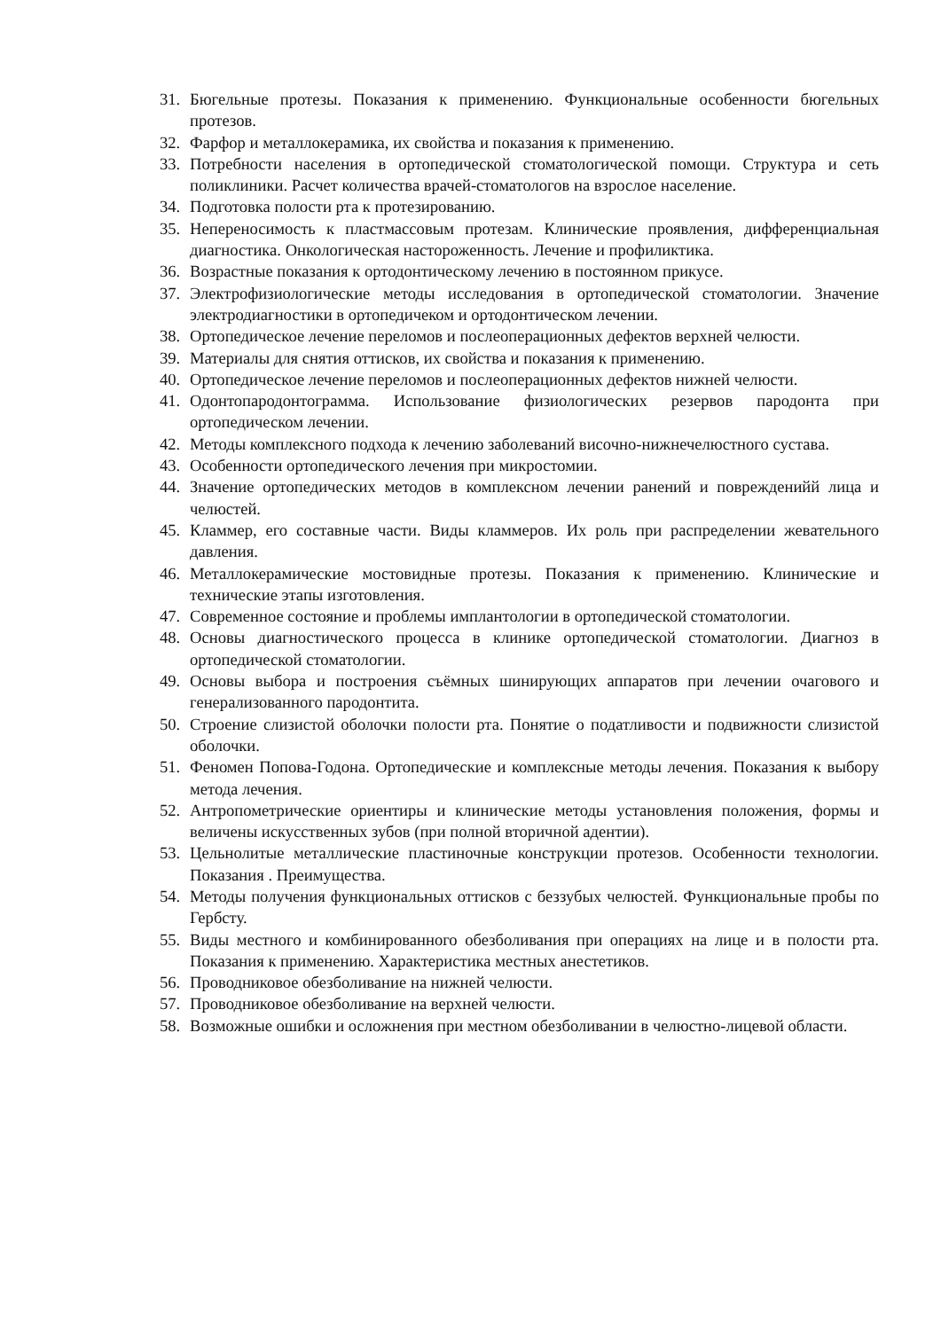31. Бюгельные протезы. Показания к применению. Функциональные особенности бюгельных протезов.
32. Фарфор и металлокерамика, их свойства и показания к применению.
33. Потребности населения в ортопедической стоматологической помощи. Структура и сеть поликлиники. Расчет количества врачей-стоматологов на взрослое население.
34. Подготовка полости рта к протезированию.
35. Непереносимость к пластмассовым протезам. Клинические проявления, дифференциальная диагностика. Онкологическая настороженность. Лечение и профиликтика.
36. Возрастные показания к ортодонтическому лечению в постоянном прикусе.
37. Электрофизиологические методы исследования в ортопедической стоматологии. Значение электродиагностики в ортопедичеком и ортодонтическом лечении.
38. Ортопедическое лечение переломов и послеоперационных дефектов верхней челюсти.
39. Материалы для снятия оттисков, их свойства и показания к применению.
40. Ортопедическое лечение переломов и послеоперационных дефектов нижней челюсти.
41. Одонтопародонтограмма. Использование физиологических резервов пародонта при ортопедическом лечении.
42. Методы комплексного подхода к лечению заболеваний височно-нижнечелюстного сустава.
43. Особенности ортопедического лечения при микростомии.
44. Значение ортопедических методов в комплексном лечении ранений и поврежденийй лица и челюстей.
45. Кламмер, его составные части. Виды кламмеров. Их роль при распределении жевательного давления.
46. Металлокерамические мостовидные протезы. Показания к применению. Клинические и технические этапы изготовления.
47. Современное состояние и проблемы имплантологии в ортопедической стоматологии.
48. Основы диагностического процесса в клинике ортопедической стоматологии. Диагноз в ортопедической стоматологии.
49. Основы выбора и построения съёмных шинирующих аппаратов при лечении очагового и генерализованного пародонтита.
50. Строение слизистой оболочки полости рта. Понятие о податливости и подвижности слизистой оболочки.
51. Феномен Попова-Годона. Ортопедические и комплексные методы лечения. Показания к выбору метода лечения.
52. Антропометрические ориентиры и клинические методы установления положения, формы и величены искусственных зубов (при полной вторичной адентии).
53. Цельнолитые металлические пластиночные конструкции протезов. Особенности технологии. Показания . Преимущества.
54. Методы получения функциональных оттисков с беззубых челюстей. Функциональные пробы по Гербсту.
55. Виды местного и комбинированного обезболивания при операциях на лице и в полости рта. Показания к применению. Характеристика местных анестетиков.
56. Проводниковое обезболивание на нижней челюсти.
57. Проводниковое обезболивание на верхней челюсти.
58. Возможные ошибки и осложнения при местном обезболивании в челюстно-лицевой области.